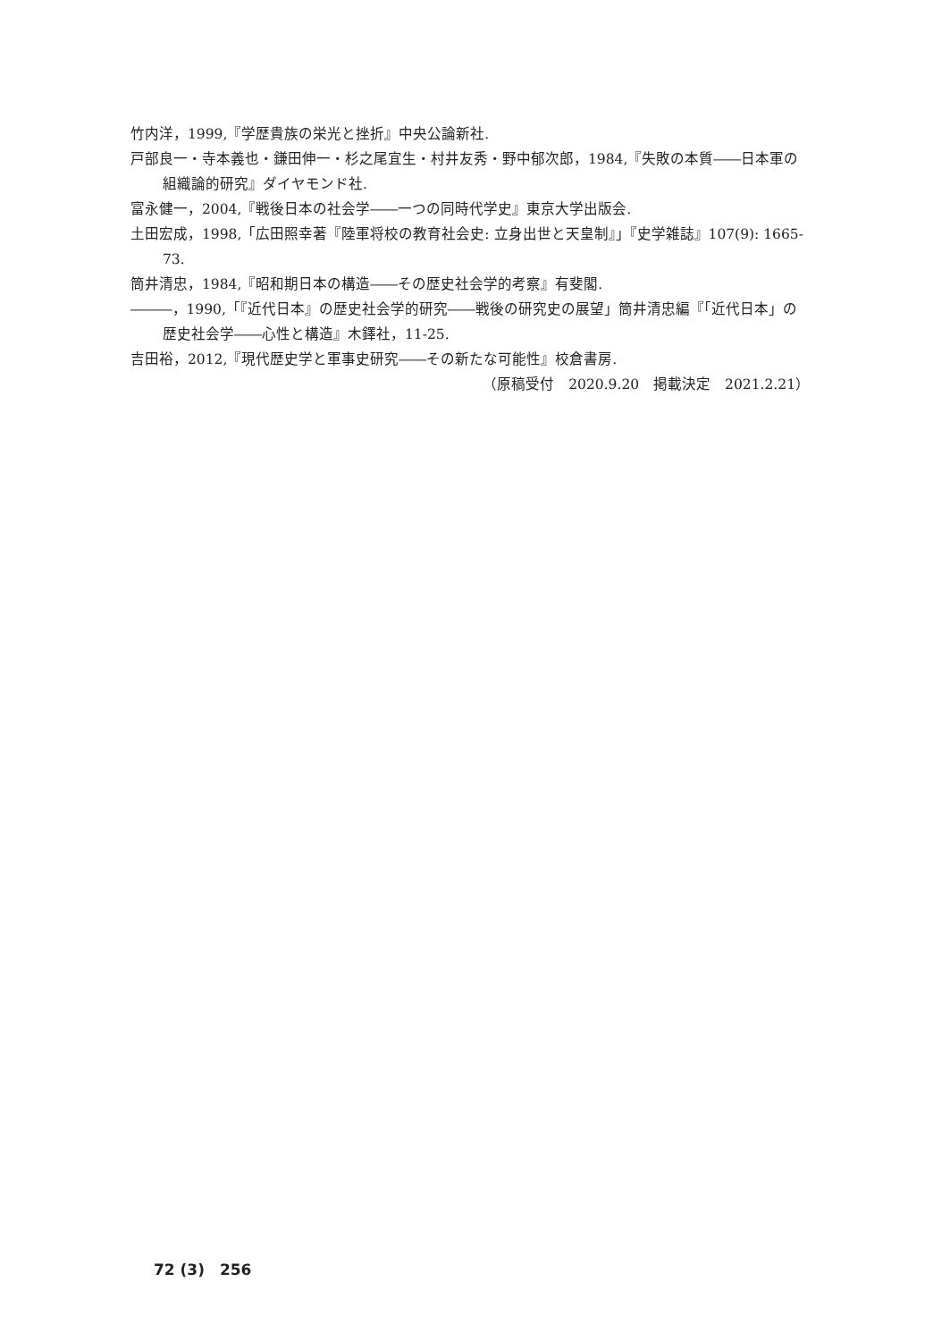竹内洋，1999,『学歴貴族の栄光と挫折』中央公論新社.
戸部良一・寺本義也・鎌田伸一・杉之尾宜生・村井友秀・野中郁次郎，1984,『失敗の本質――日本軍の組織論的研究』ダイヤモンド社.
富永健一，2004,『戦後日本の社会学――一つの同時代学史』東京大学出版会.
土田宏成，1998,「広田照幸著『陸軍将校の教育社会史: 立身出世と天皇制』」『史学雑誌』107(9): 1665-73.
筒井清忠，1984,『昭和期日本の構造――その歴史社会学的考察』有斐閣.
―――，1990,「『近代日本』の歴史社会学的研究――戦後の研究史の展望」筒井清忠編『「近代日本」の歴史社会学――心性と構造』木鐸社，11-25.
吉田裕，2012,『現代歴史学と軍事史研究――その新たな可能性』校倉書房.
（原稿受付　2020.9.20　掲載決定　2021.2.21）
72 (3)　256